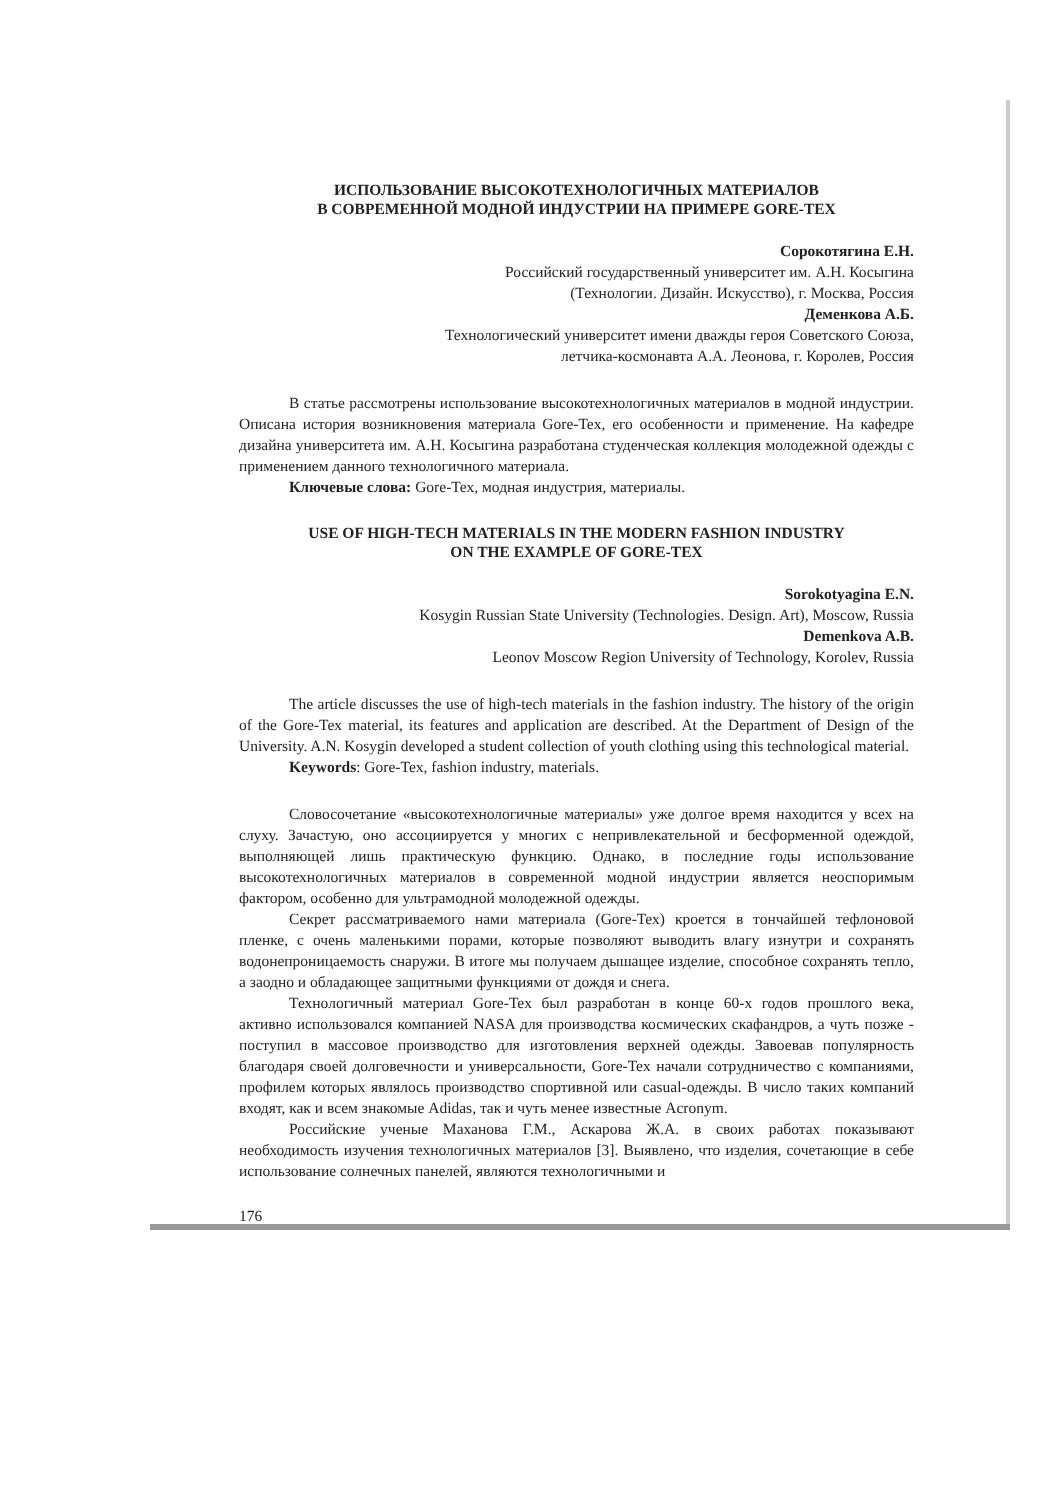ИСПОЛЬЗОВАНИЕ ВЫСОКОТЕХНОЛОГИЧНЫХ МАТЕРИАЛОВ
В СОВРЕМЕННОЙ МОДНОЙ ИНДУСТРИИ НА ПРИМЕРЕ GORE-TEX
Сорокотягина Е.Н.
Российский государственный университет им. А.Н. Косыгина
(Технологии. Дизайн. Искусство), г. Москва, Россия
Деменкова А.Б.
Технологический университет имени дважды героя Советского Союза,
летчика-космонавта А.А. Леонова, г. Королев, Россия
В статье рассмотрены использование высокотехнологичных материалов в модной индустрии. Описана история возникновения материала Gore-Tex, его особенности и применение. На кафедре дизайна университета им. А.Н. Косыгина разработана студенческая коллекция молодежной одежды с применением данного технологичного материала.
Ключевые слова: Gore-Tex, модная индустрия, материалы.
USE OF HIGH-TECH MATERIALS IN THE MODERN FASHION INDUSTRY
ON THE EXAMPLE OF GORE-TEX
Sorokotyagina E.N.
Kosygin Russian State University (Technologies. Design. Art), Moscow, Russia
Demenkova A.B.
Leonov Moscow Region University of Technology, Korolev, Russia
The article discusses the use of high-tech materials in the fashion industry. The history of the origin of the Gore-Tex material, its features and application are described. At the Department of Design of the University. A.N. Kosygin developed a student collection of youth clothing using this technological material.
Keywords: Gore-Tex, fashion industry, materials.
Словосочетание «высокотехнологичные материалы» уже долгое время находится у всех на слуху. Зачастую, оно ассоциируется у многих с непривлекательной и бесформенной одеждой, выполняющей лишь практическую функцию. Однако, в последние годы использование высокотехнологичных материалов в современной модной индустрии является неоспоримым фактором, особенно для ультрамодной молодежной одежды.
Секрет рассматриваемого нами материала (Gore-Tex) кроется в тончайшей тефлоновой пленке, с очень маленькими порами, которые позволяют выводить влагу изнутри и сохранять водонепроницаемость снаружи. В итоге мы получаем дышащее изделие, способное сохранять тепло, а заодно и обладающее защитными функциями от дождя и снега.
Технологичный материал Gore-Tex был разработан в конце 60-х годов прошлого века, активно использовался компанией NASA для производства космических скафандров, а чуть позже - поступил в массовое производство для изготовления верхней одежды. Завоевав популярность благодаря своей долговечности и универсальности, Gore-Tex начали сотрудничество с компаниями, профилем которых являлось производство спортивной или casual-одежды. В число таких компаний входят, как и всем знакомые Adidas, так и чуть менее известные Acronym.
Российские ученые Маханова Г.М., Аскарова Ж.А. в своих работах показывают необходимость изучения технологичных материалов [3]. Выявлено, что изделия, сочетающие в себе использование солнечных панелей, являются технологичными и
176